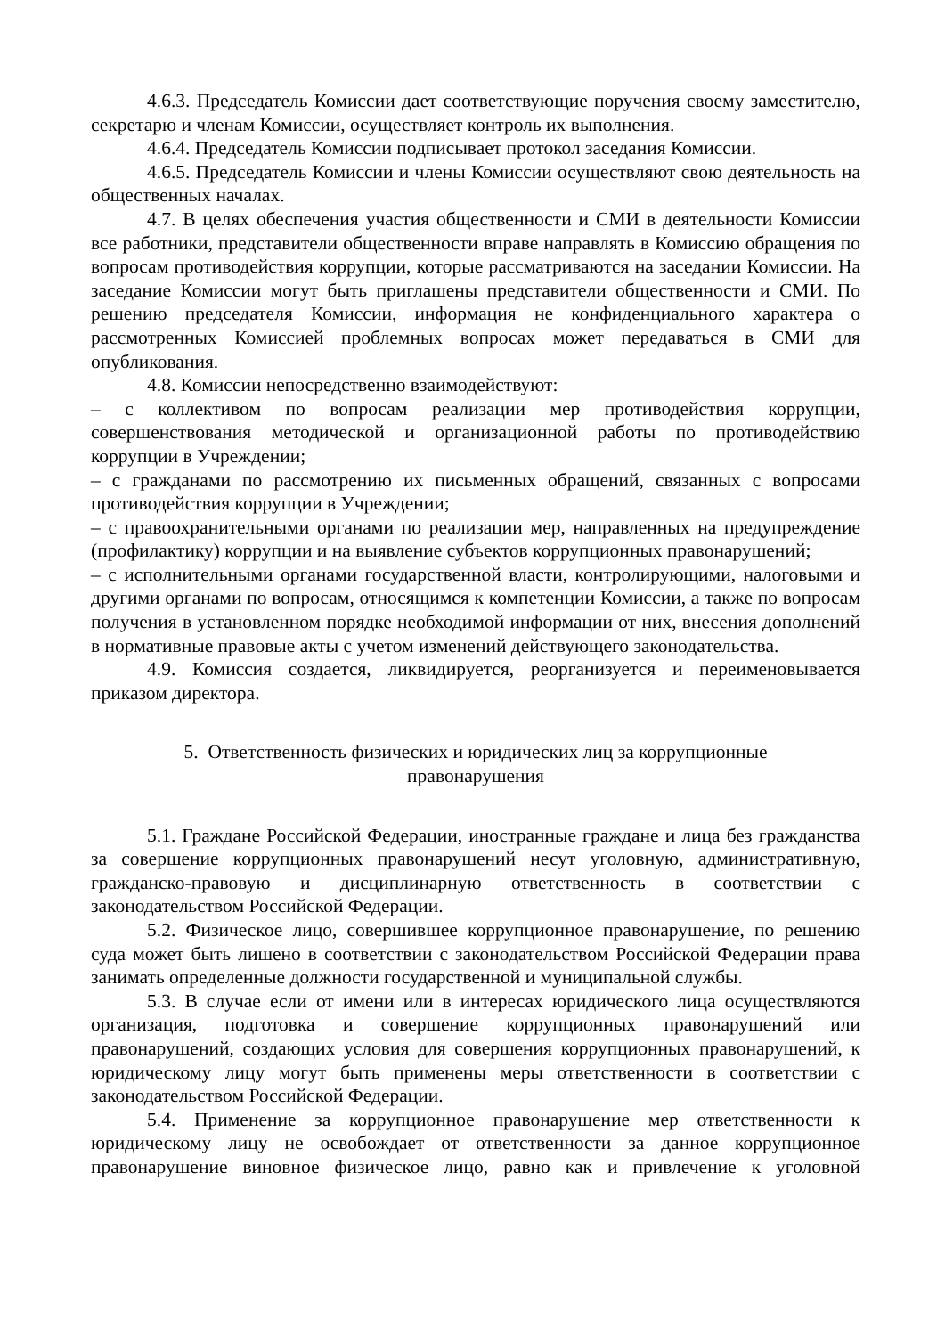4.6.3. Председатель Комиссии дает соответствующие поручения своему заместителю, секретарю и членам Комиссии, осуществляет контроль их выполнения.
4.6.4. Председатель Комиссии подписывает протокол заседания Комиссии.
4.6.5. Председатель Комиссии и члены Комиссии осуществляют свою деятельность на общественных началах.
4.7. В целях обеспечения участия общественности и СМИ в деятельности Комиссии все работники, представители общественности вправе направлять в Комиссию обращения по вопросам противодействия коррупции, которые рассматриваются на заседании Комиссии. На заседание Комиссии могут быть приглашены представители общественности и СМИ. По решению председателя Комиссии, информация не конфиденциального характера о рассмотренных Комиссией проблемных вопросах может передаваться в СМИ для опубликования.
4.8. Комиссии непосредственно взаимодействуют:
– с коллективом по вопросам реализации мер противодействия коррупции, совершенствования методической и организационной работы по противодействию коррупции в Учреждении;
– с гражданами по рассмотрению их письменных обращений, связанных с вопросами противодействия коррупции в Учреждении;
– с правоохранительными органами по реализации мер, направленных на предупреждение (профилактику) коррупции и на выявление субъектов коррупционных правонарушений;
– с исполнительными органами государственной власти, контролирующими, налоговыми и другими органами по вопросам, относящимся к компетенции Комиссии, а также по вопросам получения в установленном порядке необходимой информации от них, внесения дополнений в нормативные правовые акты с учетом изменений действующего законодательства.
4.9. Комиссия создается, ликвидируется, реорганизуется и переименовывается приказом директора.
5. Ответственность физических и юридических лиц за коррупционные
правонарушения
5.1. Граждане Российской Федерации, иностранные граждане и лица без гражданства за совершение коррупционных правонарушений несут уголовную, административную, гражданско-правовую и дисциплинарную ответственность в соответствии с законодательством Российской Федерации.
5.2. Физическое лицо, совершившее коррупционное правонарушение, по решению суда может быть лишено в соответствии с законодательством Российской Федерации права занимать определенные должности государственной и муниципальной службы.
5.3. В случае если от имени или в интересах юридического лица осуществляются организация, подготовка и совершение коррупционных правонарушений или правонарушений, создающих условия для совершения коррупционных правонарушений, к юридическому лицу могут быть применены меры ответственности в соответствии с законодательством Российской Федерации.
5.4. Применение за коррупционное правонарушение мер ответственности к юридическому лицу не освобождает от ответственности за данное коррупционное правонарушение виновное физическое лицо, равно как и привлечение к уголовной